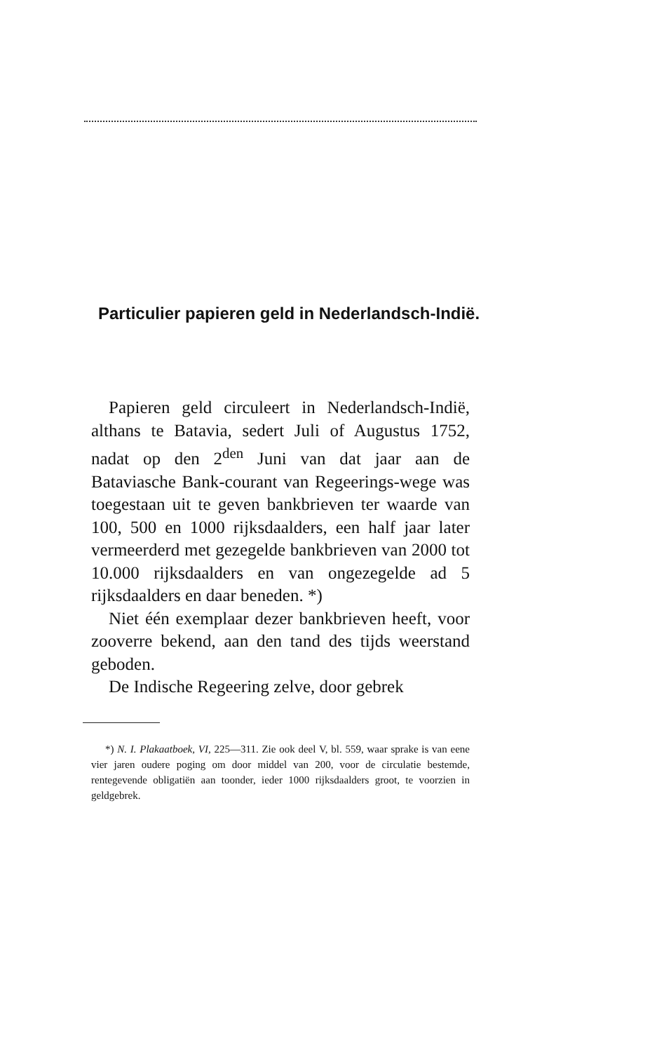Particulier papieren geld in Nederlandsch-Indië.
Papieren geld circuleert in Nederlandsch-Indië, althans te Batavia, sedert Juli of Augustus 1752, nadat op den 2<sup>den</sup> Juni van dat jaar aan de Bataviasche Bank-courant van Regeerings-wege was toegestaan uit te geven bankbrieven ter waarde van 100, 500 en 1000 rijksdaalders, een half jaar later vermeerderd met gezegelde bankbrieven van 2000 tot 10.000 rijksdaalders en van ongezegelde ad 5 rijksdaalders en daar beneden. *)
Niet één exemplaar dezer bankbrieven heeft, voor zooverre bekend, aan den tand des tijds weerstand geboden.
De Indische Regeering zelve, door gebrek
*) N. I. Plakaatboek, VI, 225—311. Zie ook deel V, bl. 559, waar sprake is van eene vier jaren oudere poging om door middel van 200, voor de circulatie bestemde, rentegevende obligatiën aan toonder, ieder 1000 rijksdaalders groot, te voorzien in geldgebrek.